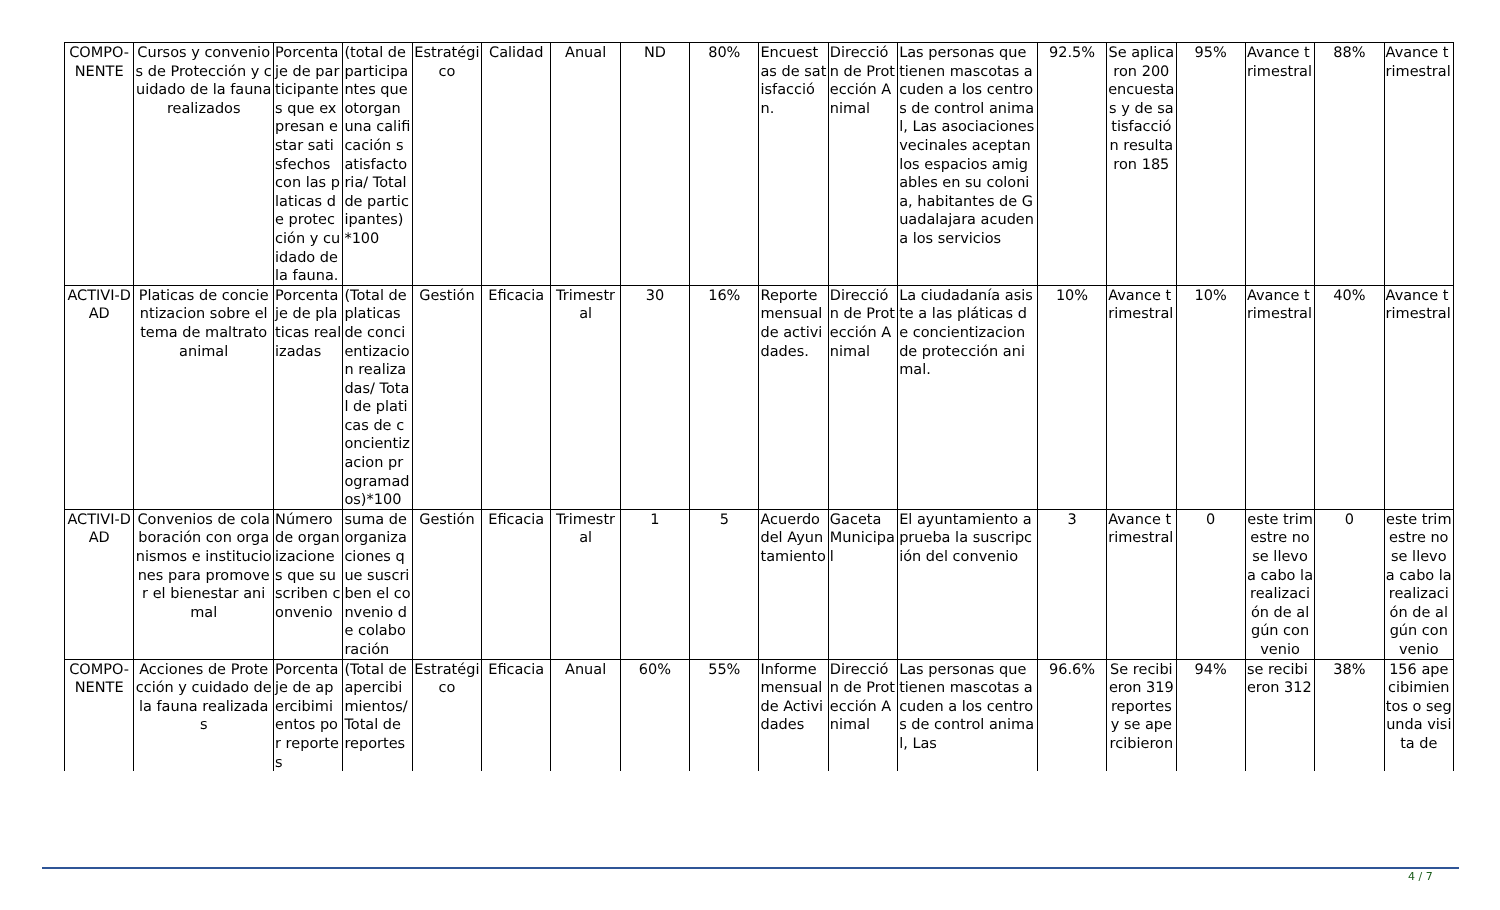| COMPO-NENTE | Cursos y convenios de Protección y cuidado de la fauna realizados | Porcentaje de participantes que expresan estar satisfechos con las platicas de protección y cuidado de la fauna. | (total de participantes que otorgan una calificación satisfactoria/ Total de participantes)*100 | Estratégico | Calidad | Anual | ND | 80% | Encuestas de satisfacción. | Dirección de Protección Animal | Las personas que tienen mascotas acuden a los centros de control animal, Las asociaciones vecinales aceptan los espacios amigables en su colonia, habitantes de Guadalajara acuden a los servicios | 92.5% | Se aplicaron 200 encuestas y de satisfacción resultaron 185 | 95% | Avance trimestral | 88% | Avance trimestral |
| ACTIVI-DAD | Platicas de concientizacion sobre el tema de maltrato animal | Porcentaje de platicas realizadas | (Total de platicas de concientizacion realizadas/ Total de platicas de concientizacion programados)*100 | Gestión | Eficacia | Trimestral | 30 | 16% | Reporte mensual de actividades. | Dirección de Protección Animal | La ciudadanía asiste a las pláticas de concientizacion de protección animal. | 10% | Avance trimestral | 10% | Avance trimestral | 40% | Avance trimestral |
| ACTIVI-DAD | Convenios de colaboración con organismos e instituciones para promover el bienestar animal | Número de organizaciones que suscriben convenio | suma de organizaciones que suscriben el convenio de colaboración | Gestión | Eficacia | Trimestral | 1 | 5 | Acuerdo del Ayuntamiento | Gaceta Municipal | El ayuntamiento aprueba la suscripción del convenio | 3 | Avance trimestral | 0 | este trimestre no se llevo a cabo la realización de algún convenio | 0 | este trimestre no se llevo a cabo la realización de algún convenio |
| COMPO-NENTE | Acciones de Protección y cuidado de la fauna realizadas | Porcentaje de apercibimientos por reportes | (Total de apercibimientos/ Total de reportes | Estratégico | Eficacia | Anual | 60% | 55% | Informe mensual de Actividades | Dirección de Protección Animal | Las personas que tienen mascotas acuden a los centros de control animal, Las | 96.6% | Se recibieron 319 reportes y se apercibieron | 94% | se recibieron 312 | 38% | 156 apecibimientos o segunda visita de |
4 / 7